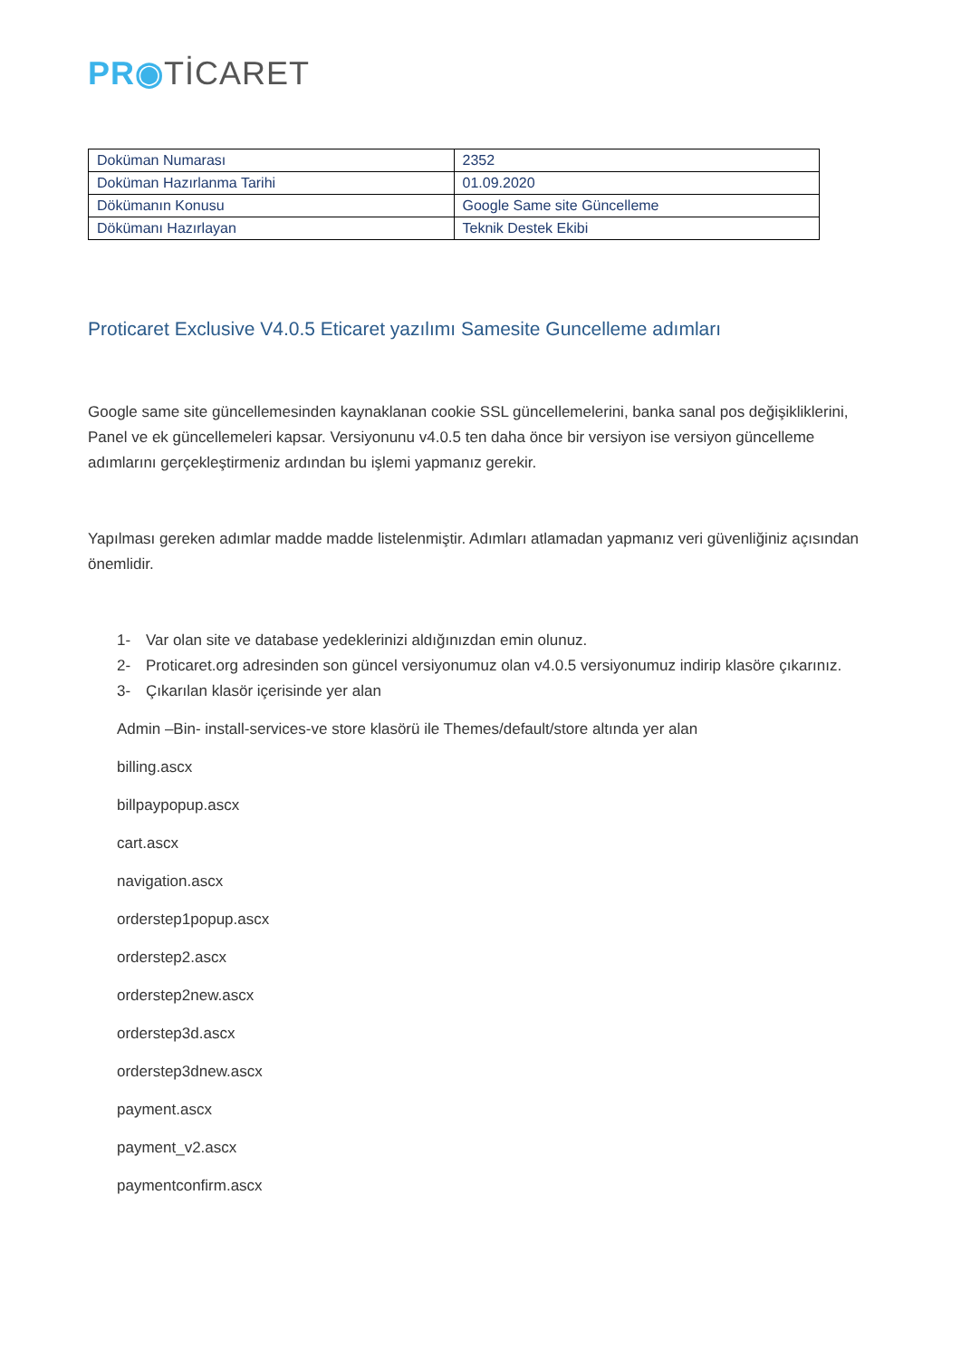PR◉TİCARET
| Doküman Numarası | 2352 |
| Doküman Hazırlanma Tarihi | 01.09.2020 |
| Dökümanın Konusu | Google Same site Güncelleme |
| Dökümanı Hazırlayan | Teknik Destek Ekibi |
Proticaret Exclusive V4.0.5 Eticaret yazılımı Samesite Guncelleme adımları
Google same site güncellemesinden kaynaklanan cookie SSL güncellemelerini, banka sanal pos değişikliklerini, Panel ve ek güncellemeleri kapsar. Versiyonunu v4.0.5 ten daha önce bir versiyon ise versiyon güncelleme adımlarını gerçekleştirmeniz ardından bu işlemi yapmanız gerekir.
Yapılması gereken adımlar madde madde listelenmiştir. Adımları atlamadan yapmanız veri güvenliğiniz açısından önemlidir.
1- Var olan site ve database yedeklerinizi aldığınızdan emin olunuz.
2- Proticaret.org adresinden son güncel versiyonumuz olan v4.0.5 versiyonumuz indirip klasöre çıkarınız.
3- Çıkarılan klasör içerisinde yer alan
Admin –Bin- install-services-ve store klasörü ile Themes/default/store altında yer alan
billing.ascx
billpaypopup.ascx
cart.ascx
navigation.ascx
orderstep1popup.ascx
orderstep2.ascx
orderstep2new.ascx
orderstep3d.ascx
orderstep3dnew.ascx
payment.ascx
payment_v2.ascx
paymentconfirm.ascx